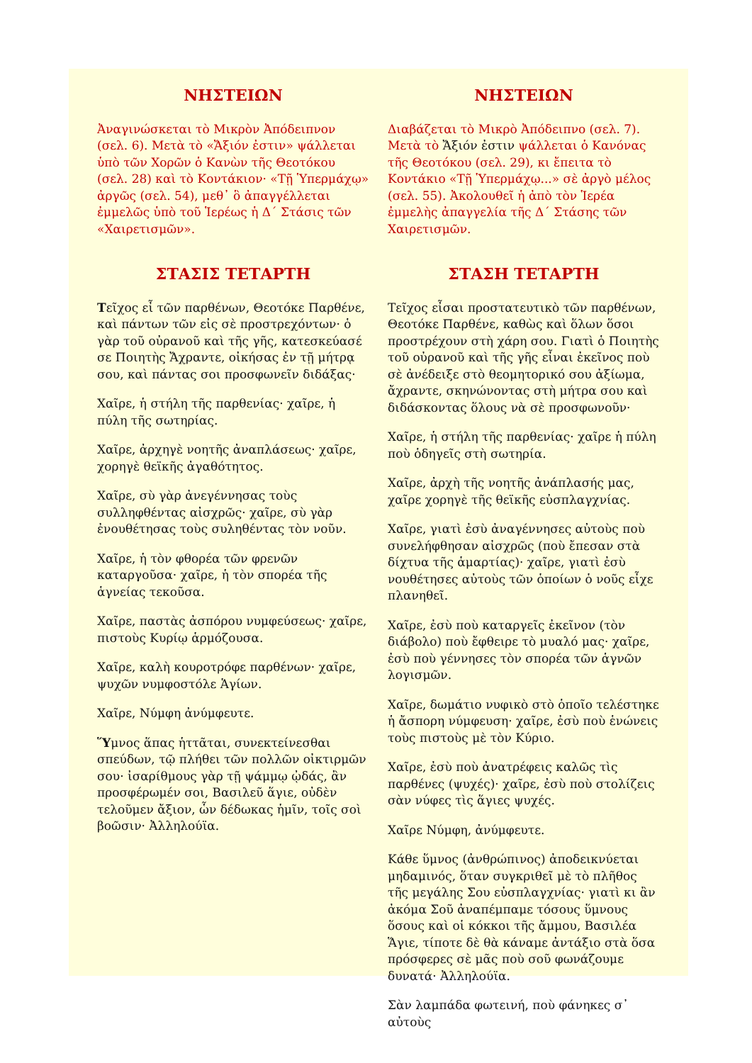ΝΗΣΤΕΙΩΝ
Ἀναγινώσκεται τὸ Μικρὸν Ἀπόδειπνον (σελ. 6). Μετὰ τὸ «Ἄξιόν ἐστιν» ψάλλεται ὑπὸ τῶν Χορῶν ὁ Κανὼν τῆς Θεοτόκου (σελ. 28) καὶ τὸ Κοντάκιον· «Τῇ Ὑπερμάχῳ» ἀργῶς (σελ. 54), μεθ᾽ ὃ ἀπαγγέλλεται ἐμμελῶς ὑπὸ τοῦ Ἱερέως ἡ Δ΄ Στάσις τῶν «Χαιρετισμῶν».
ΣΤΑΣΙΣ ΤΕΤΑΡΤΗ
Τεῖχος εἶ τῶν παρθένων, Θεοτόκε Παρθένε, καὶ πάντων τῶν εἰς σὲ προστρεχόντων· ὁ γὰρ τοῦ οὐρανοῦ καὶ τῆς γῆς, κατεσκεύασέ σε Ποιητὴς Ἄχραντε, οἰκήσας ἐν τῇ μήτρᾳ σου, καὶ πάντας σοι προσφωνεῖν διδάξας·
Χαῖρε, ἡ στήλη τῆς παρθενίας· χαῖρε, ἡ πύλη τῆς σωτηρίας.
Χαῖρε, ἀρχηγὲ νοητῆς ἀναπλάσεως· χαῖρε, χορηγὲ θεϊκῆς ἀγαθότητος.
Χαῖρε, σὺ γὰρ ἀνεγέννησας τοὺς συλληφθέντας αἰσχρῶς· χαῖρε, σὺ γὰρ ἐνουθέτησας τοὺς συληθέντας τὸν νοῦν.
Χαῖρε, ἡ τὸν φθορέα τῶν φρενῶν καταργοῦσα· χαῖρε, ἡ τὸν σπορέα τῆς ἁγνείας τεκοῦσα.
Χαῖρε, παστὰς ἀσπόρου νυμφεύσεως· χαῖρε, πιστοὺς Κυρίῳ ἁρμόζουσα.
Χαῖρε, καλὴ κουροτρόφε παρθένων· χαῖρε, ψυχῶν νυμφοστόλε Ἁγίων.
Χαῖρε, Νύμφη ἀνύμφευτε.
Ὕμνος ἅπας ἡττᾶται, συνεκτείνεσθαι σπεύδων, τῷ πλήθει τῶν πολλῶν οἰκτιρμῶν σου· ἰσαρίθμους γὰρ τῇ ψάμμῳ ᾠδάς, ἂν προσφέρωμέν σοι, Βασιλεῦ ἅγιε, οὐδὲν τελοῦμεν ἄξιον, ὧν δέδωκας ἡμῖν, τοῖς σοὶ βοῶσιν· Ἀλληλούϊα.
ΝΗΣΤΕΙΩΝ
Διαβάζεται τὸ Μικρὸ Ἀπόδειπνο (σελ. 7). Μετὰ τὸ Ἄξιόν ἐστιν ψάλλεται ὁ Κανόνας τῆς Θεοτόκου (σελ. 29), κι ἔπειτα τὸ Κοντάκιο «Τῇ Ὑπερμάχῳ...» σὲ ἀργὸ μέλος (σελ. 55). Ἀκολουθεῖ ἡ ἀπὸ τὸν Ἱερέα ἐμμελὴς ἀπαγγελία τῆς Δ΄ Στάσης τῶν Χαιρετισμῶν.
ΣΤΑΣΗ ΤΕΤΑΡΤΗ
Τεῖχος εἶσαι προστατευτικὸ τῶν παρθένων, Θεοτόκε Παρθένε, καθὼς καὶ ὅλων ὅσοι προστρέχουν στὴ χάρη σου. Γιατὶ ὁ Ποιητὴς τοῦ οὐρανοῦ καὶ τῆς γῆς εἶναι ἐκεῖνος ποὺ σὲ ἀνέδειξε στὸ θεομητορικό σου ἀξίωμα, ἄχραντε, σκηνώνοντας στὴ μήτρα σου καὶ διδάσκοντας ὅλους νὰ σὲ προσφωνοῦν·
Χαῖρε, ἡ στήλη τῆς παρθενίας· χαῖρε ἡ πύλη ποὺ ὁδηγεῖς στὴ σωτηρία.
Χαῖρε, ἀρχὴ τῆς νοητῆς ἀνάπλασής μας, χαῖρε χορηγὲ τῆς θεϊκῆς εὐσπλαγχνίας.
Χαῖρε, γιατὶ ἐσὺ ἀναγέννησες αὐτοὺς ποὺ συνελήφθησαν αἰσχρῶς (ποὺ ἔπεσαν στὰ δίχτυα τῆς ἁμαρτίας)· χαῖρε, γιατὶ ἐσὺ νουθέτησες αὐτοὺς τῶν ὁποίων ὁ νοῦς εἶχε πλανηθεῖ.
Χαῖρε, ἐσὺ ποὺ καταργεῖς ἐκεῖνον (τὸν διάβολο) ποὺ ἔφθειρε τὸ μυαλό μας· χαῖρε, ἐσὺ ποὺ γέννησες τὸν σπορέα τῶν ἁγνῶν λογισμῶν.
Χαῖρε, δωμάτιο νυφικὸ στὸ ὁποῖο τελέστηκε ἡ ἄσπορη νύμφευση· χαῖρε, ἐσὺ ποὺ ἑνώνεις τοὺς πιστοὺς μὲ τὸν Κύριο.
Χαῖρε, ἐσὺ ποὺ ἀνατρέφεις καλῶς τὶς παρθένες (ψυχές)· χαῖρε, ἐσὺ ποὺ στολίζεις σὰν νύφες τὶς ἅγιες ψυχές.
Χαῖρε Νύμφη, ἀνύμφευτε.
Κάθε ὕμνος (ἀνθρώπινος) ἀποδεικνύεται μηδαμινός, ὅταν συγκριθεῖ μὲ τὸ πλῆθος τῆς μεγάλης Σου εὐσπλαγχνίας· γιατὶ κι ἂν ἀκόμα Σοῦ ἀναπέμπαμε τόσους ὕμνους ὅσους καὶ οἱ κόκκοι τῆς ἄμμου, Βασιλέα Ἅγιε, τίποτε δὲ θὰ κάναμε ἀντάξιο στὰ ὅσα πρόσφερες σὲ μᾶς ποὺ σοῦ φωνάζουμε δυνατά· Ἀλληλούϊα.
Σὰν λαμπάδα φωτεινή, ποὺ φάνηκες σ᾽ αὐτοὺς